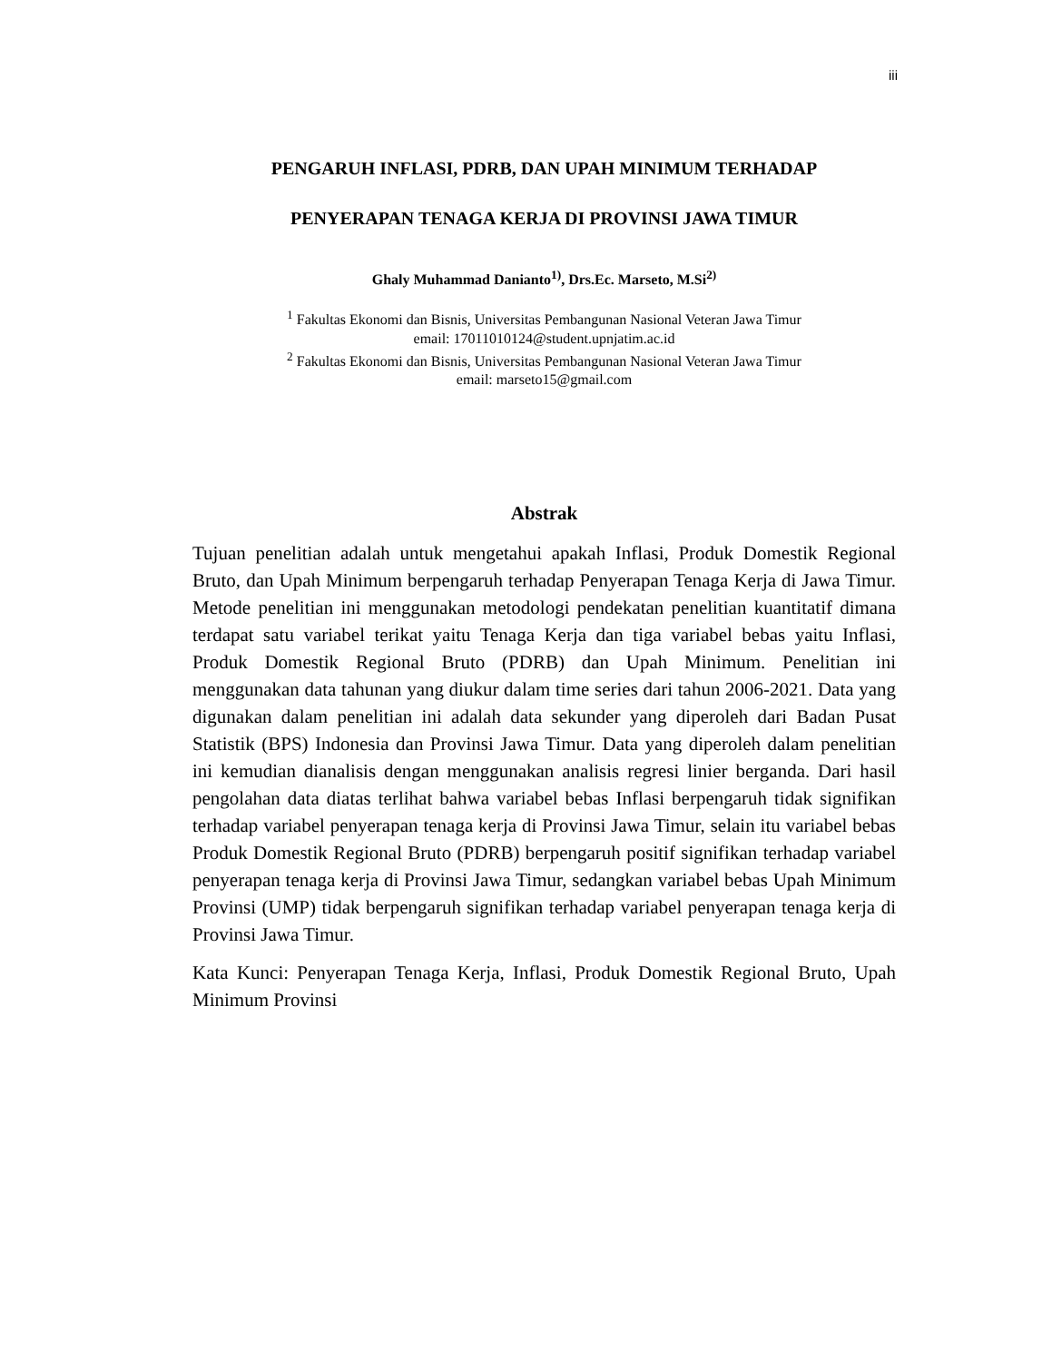iii
PENGARUH INFLASI, PDRB, DAN UPAH MINIMUM TERHADAP
PENYERAPAN TENAGA KERJA DI PROVINSI JAWA TIMUR
Ghaly Muhammad Danianto<sup>1)</sup>, Drs.Ec. Marseto, M.Si<sup>2)</sup>
<sup>1</sup> Fakultas Ekonomi dan Bisnis, Universitas Pembangunan Nasional Veteran Jawa Timur
email: 17011010124@student.upnjatim.ac.id
<sup>2</sup> Fakultas Ekonomi dan Bisnis, Universitas Pembangunan Nasional Veteran Jawa Timur
email: marseto15@gmail.com
Abstrak
Tujuan penelitian adalah untuk mengetahui apakah Inflasi, Produk Domestik Regional Bruto, dan Upah Minimum berpengaruh terhadap Penyerapan Tenaga Kerja di Jawa Timur. Metode penelitian ini menggunakan metodologi pendekatan penelitian kuantitatif dimana terdapat satu variabel terikat yaitu Tenaga Kerja dan tiga variabel bebas yaitu Inflasi, Produk Domestik Regional Bruto (PDRB) dan Upah Minimum. Penelitian ini menggunakan data tahunan yang diukur dalam time series dari tahun 2006-2021. Data yang digunakan dalam penelitian ini adalah data sekunder yang diperoleh dari Badan Pusat Statistik (BPS) Indonesia dan Provinsi Jawa Timur. Data yang diperoleh dalam penelitian ini kemudian dianalisis dengan menggunakan analisis regresi linier berganda. Dari hasil pengolahan data diatas terlihat bahwa variabel bebas Inflasi berpengaruh tidak signifikan terhadap variabel penyerapan tenaga kerja di Provinsi Jawa Timur, selain itu variabel bebas Produk Domestik Regional Bruto (PDRB) berpengaruh positif signifikan terhadap variabel penyerapan tenaga kerja di Provinsi Jawa Timur, sedangkan variabel bebas Upah Minimum Provinsi (UMP) tidak berpengaruh signifikan terhadap variabel penyerapan tenaga kerja di Provinsi Jawa Timur.
Kata Kunci: Penyerapan Tenaga Kerja, Inflasi, Produk Domestik Regional Bruto, Upah Minimum Provinsi